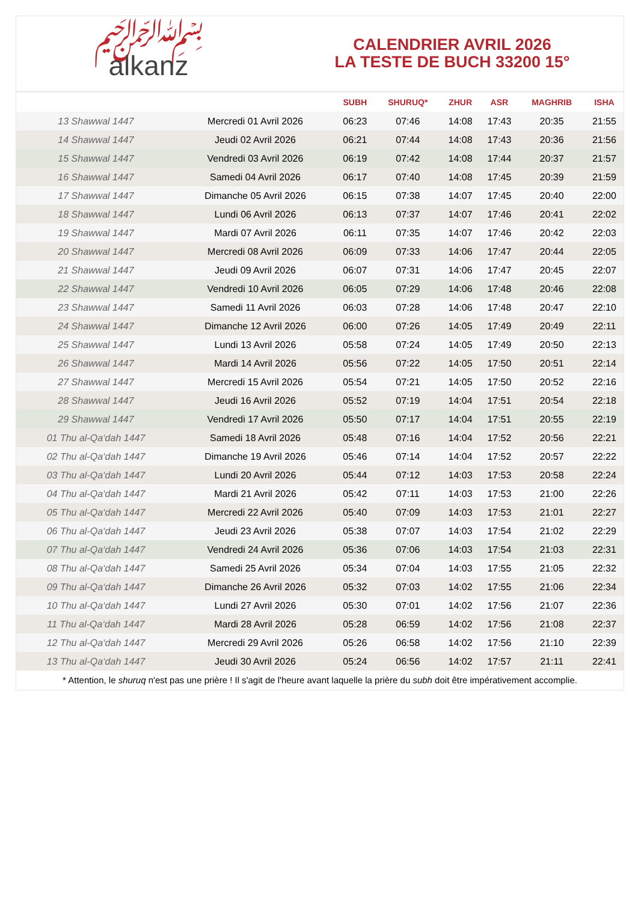﷽
alkanz
CALENDRIER AVRIL 2026
LA TESTE DE BUCH 33200 15°
| | | SUBH | SHURUQ* | ZHUR | ASR | MAGHRIB | ISHA |
| --- | --- | --- | --- | --- | --- | --- | --- |
| 13 Shawwal 1447 | Mercredi 01 Avril 2026 | 06:23 | 07:46 | 14:08 | 17:43 | 20:35 | 21:55 |
| 14 Shawwal 1447 | Jeudi 02 Avril 2026 | 06:21 | 07:44 | 14:08 | 17:43 | 20:36 | 21:56 |
| 15 Shawwal 1447 | Vendredi 03 Avril 2026 | 06:19 | 07:42 | 14:08 | 17:44 | 20:37 | 21:57 |
| 16 Shawwal 1447 | Samedi 04 Avril 2026 | 06:17 | 07:40 | 14:08 | 17:45 | 20:39 | 21:59 |
| 17 Shawwal 1447 | Dimanche 05 Avril 2026 | 06:15 | 07:38 | 14:07 | 17:45 | 20:40 | 22:00 |
| 18 Shawwal 1447 | Lundi 06 Avril 2026 | 06:13 | 07:37 | 14:07 | 17:46 | 20:41 | 22:02 |
| 19 Shawwal 1447 | Mardi 07 Avril 2026 | 06:11 | 07:35 | 14:07 | 17:46 | 20:42 | 22:03 |
| 20 Shawwal 1447 | Mercredi 08 Avril 2026 | 06:09 | 07:33 | 14:06 | 17:47 | 20:44 | 22:05 |
| 21 Shawwal 1447 | Jeudi 09 Avril 2026 | 06:07 | 07:31 | 14:06 | 17:47 | 20:45 | 22:07 |
| 22 Shawwal 1447 | Vendredi 10 Avril 2026 | 06:05 | 07:29 | 14:06 | 17:48 | 20:46 | 22:08 |
| 23 Shawwal 1447 | Samedi 11 Avril 2026 | 06:03 | 07:28 | 14:06 | 17:48 | 20:47 | 22:10 |
| 24 Shawwal 1447 | Dimanche 12 Avril 2026 | 06:00 | 07:26 | 14:05 | 17:49 | 20:49 | 22:11 |
| 25 Shawwal 1447 | Lundi 13 Avril 2026 | 05:58 | 07:24 | 14:05 | 17:49 | 20:50 | 22:13 |
| 26 Shawwal 1447 | Mardi 14 Avril 2026 | 05:56 | 07:22 | 14:05 | 17:50 | 20:51 | 22:14 |
| 27 Shawwal 1447 | Mercredi 15 Avril 2026 | 05:54 | 07:21 | 14:05 | 17:50 | 20:52 | 22:16 |
| 28 Shawwal 1447 | Jeudi 16 Avril 2026 | 05:52 | 07:19 | 14:04 | 17:51 | 20:54 | 22:18 |
| 29 Shawwal 1447 | Vendredi 17 Avril 2026 | 05:50 | 07:17 | 14:04 | 17:51 | 20:55 | 22:19 |
| 01 Thu al-Qa‘dah 1447 | Samedi 18 Avril 2026 | 05:48 | 07:16 | 14:04 | 17:52 | 20:56 | 22:21 |
| 02 Thu al-Qa‘dah 1447 | Dimanche 19 Avril 2026 | 05:46 | 07:14 | 14:04 | 17:52 | 20:57 | 22:22 |
| 03 Thu al-Qa‘dah 1447 | Lundi 20 Avril 2026 | 05:44 | 07:12 | 14:03 | 17:53 | 20:58 | 22:24 |
| 04 Thu al-Qa‘dah 1447 | Mardi 21 Avril 2026 | 05:42 | 07:11 | 14:03 | 17:53 | 21:00 | 22:26 |
| 05 Thu al-Qa‘dah 1447 | Mercredi 22 Avril 2026 | 05:40 | 07:09 | 14:03 | 17:53 | 21:01 | 22:27 |
| 06 Thu al-Qa‘dah 1447 | Jeudi 23 Avril 2026 | 05:38 | 07:07 | 14:03 | 17:54 | 21:02 | 22:29 |
| 07 Thu al-Qa‘dah 1447 | Vendredi 24 Avril 2026 | 05:36 | 07:06 | 14:03 | 17:54 | 21:03 | 22:31 |
| 08 Thu al-Qa‘dah 1447 | Samedi 25 Avril 2026 | 05:34 | 07:04 | 14:03 | 17:55 | 21:05 | 22:32 |
| 09 Thu al-Qa‘dah 1447 | Dimanche 26 Avril 2026 | 05:32 | 07:03 | 14:02 | 17:55 | 21:06 | 22:34 |
| 10 Thu al-Qa‘dah 1447 | Lundi 27 Avril 2026 | 05:30 | 07:01 | 14:02 | 17:56 | 21:07 | 22:36 |
| 11 Thu al-Qa‘dah 1447 | Mardi 28 Avril 2026 | 05:28 | 06:59 | 14:02 | 17:56 | 21:08 | 22:37 |
| 12 Thu al-Qa‘dah 1447 | Mercredi 29 Avril 2026 | 05:26 | 06:58 | 14:02 | 17:56 | 21:10 | 22:39 |
| 13 Thu al-Qa‘dah 1447 | Jeudi 30 Avril 2026 | 05:24 | 06:56 | 14:02 | 17:57 | 21:11 | 22:41 |
* Attention, le shuruq n'est pas une prière ! Il s'agit de l'heure avant laquelle la prière du subh doit être impérativement accomplie.